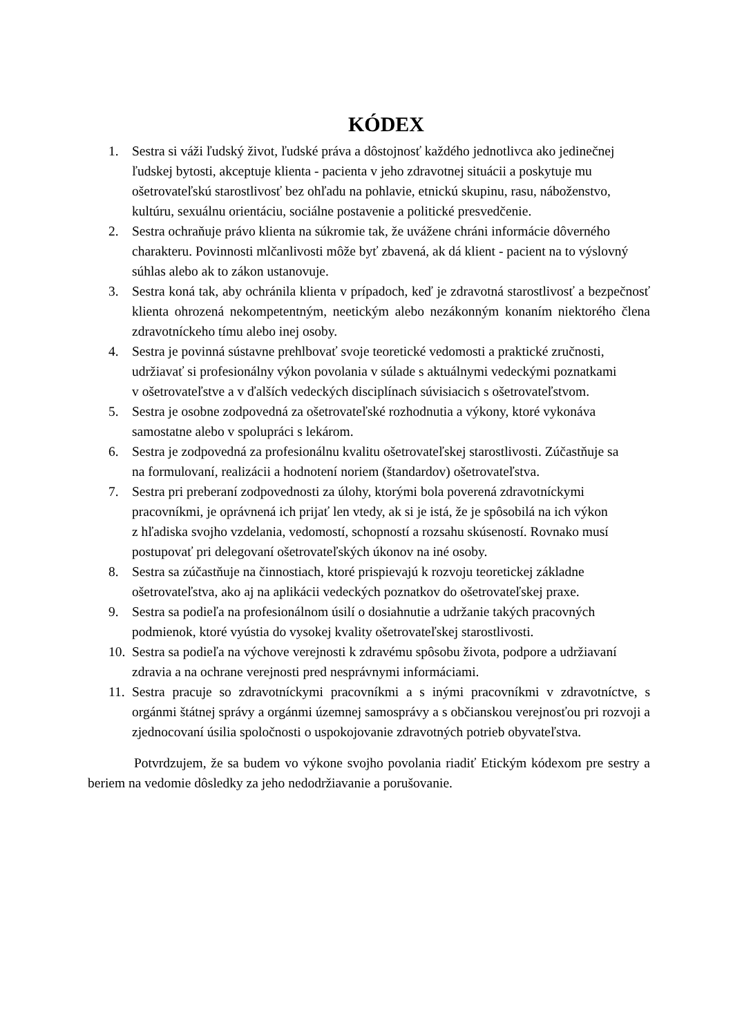KÓDEX
1. Sestra si váži ľudský život, ľudské práva a dôstojnosť každého jednotlivca ako jedinečnej ľudskej bytosti, akceptuje klienta - pacienta v jeho zdravotnej situácii a poskytuje mu ošetrovateľskú starostlivosť bez ohľadu na pohlavie, etnickú skupinu, rasu, náboženstvo, kultúru, sexuálnu orientáciu, sociálne postavenie a politické presvedčenie.
2. Sestra ochraňuje právo klienta na súkromie tak, že uvážene chráni informácie dôverného charakteru. Povinnosti mlčanlivosti môže byť zbavená, ak dá klient - pacient na to výslovný súhlas alebo ak to zákon ustanovuje.
3. Sestra koná tak, aby ochránila klienta v prípadoch, keď je zdravotná starostlivosť a bezpečnosť klienta ohrozená nekompetentným, neetickým alebo nezákonným konaním niektorého člena zdravotníckeho tímu alebo inej osoby.
4. Sestra je povinná sústavne prehlbovať svoje teoretické vedomosti a praktické zručnosti, udržiavať si profesionálny výkon povolania v súlade s aktuálnymi vedeckými poznatkami
v ošetrovateľstve a v ďalších vedeckých disciplínach súvisiacich s ošetrovateľstvom.
5. Sestra je osobne zodpovedná za ošetrovateľské rozhodnutia a výkony, ktoré vykonáva samostatne alebo v spolupráci s lekárom.
6. Sestra je zodpovedná za profesionálnu kvalitu ošetrovateľskej starostlivosti. Zúčastňuje sa
na formulovaní, realizácii a hodnotení noriem (štandardov) ošetrovateľstva.
7. Sestra pri preberaní zodpovednosti za úlohy, ktorými bola poverená zdravotníckymi pracovníkmi, je oprávnená ich prijať len vtedy, ak si je istá, že je spôsobilá na ich výkon
z hľadiska svojho vzdelania, vedomostí, schopností a rozsahu skúseností. Rovnako musí postupovať pri delegovaní ošetrovateľských úkonov na iné osoby.
8. Sestra sa zúčastňuje na činnostiach, ktoré prispievajú k rozvoju teoretickej základne ošetrovateľstva, ako aj na aplikácii vedeckých poznatkov do ošetrovateľskej praxe.
9. Sestra sa podieľa na profesionálnom úsilí o dosiahnutie a udržanie takých pracovných podmienok, ktoré vyústia do vysokej kvality ošetrovateľskej starostlivosti.
10. Sestra sa podieľa na výchove verejnosti k zdravému spôsobu života, podpore a udržiavaní zdravia a na ochrane verejnosti pred nesprávnymi informáciami.
11. Sestra pracuje so zdravotníckymi pracovníkmi a s inými pracovníkmi v zdravotníctve, s orgánmi štátnej správy a orgánmi územnej samosprávy a s občianskou verejnosťou pri rozvoji a zjednocovaní úsilia spoločnosti o uspokojovanie zdravotných potrieb obyvateľstva.
Potvrdzujem, že sa budem vo výkone svojho povolania riadiť Etickým kódexom pre sestry a beriem na vedomie dôsledky za jeho nedodržiavanie a porušovanie.